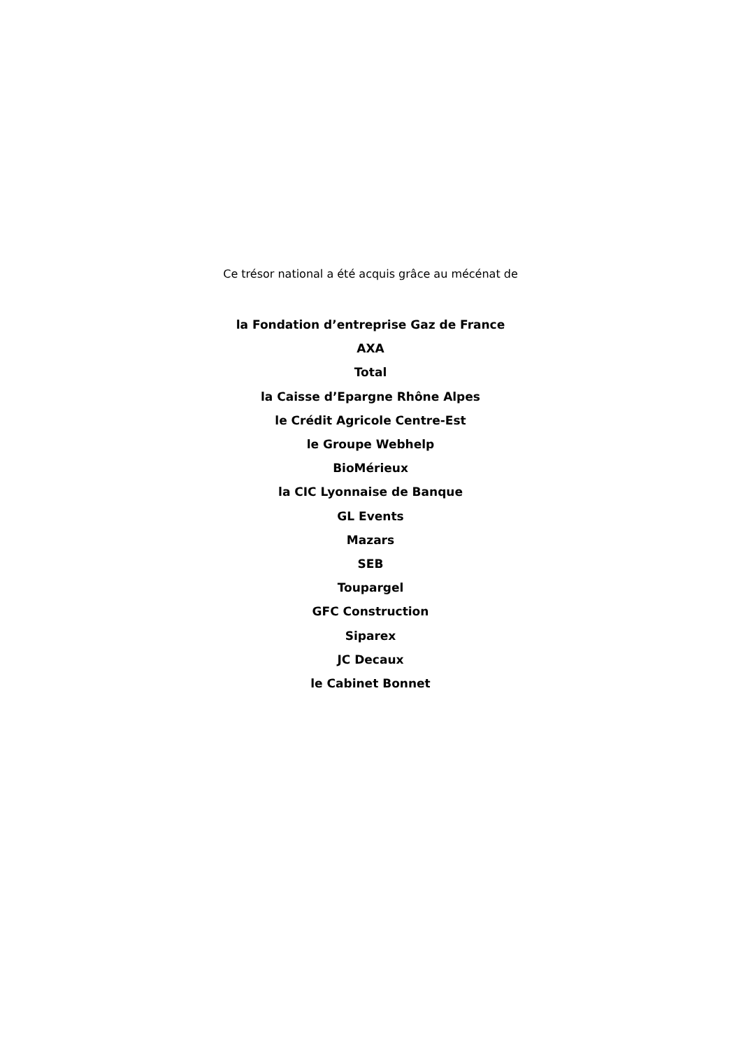Ce trésor national a été acquis grâce au mécénat de
la Fondation d’entreprise Gaz de France
AXA
Total
la Caisse d’Epargne Rhône Alpes
le Crédit Agricole Centre-Est
le Groupe Webhelp
BioMérieux
la CIC Lyonnaise de Banque
GL Events
Mazars
SEB
Toupargel
GFC Construction
Siparex
JC Decaux
le Cabinet Bonnet